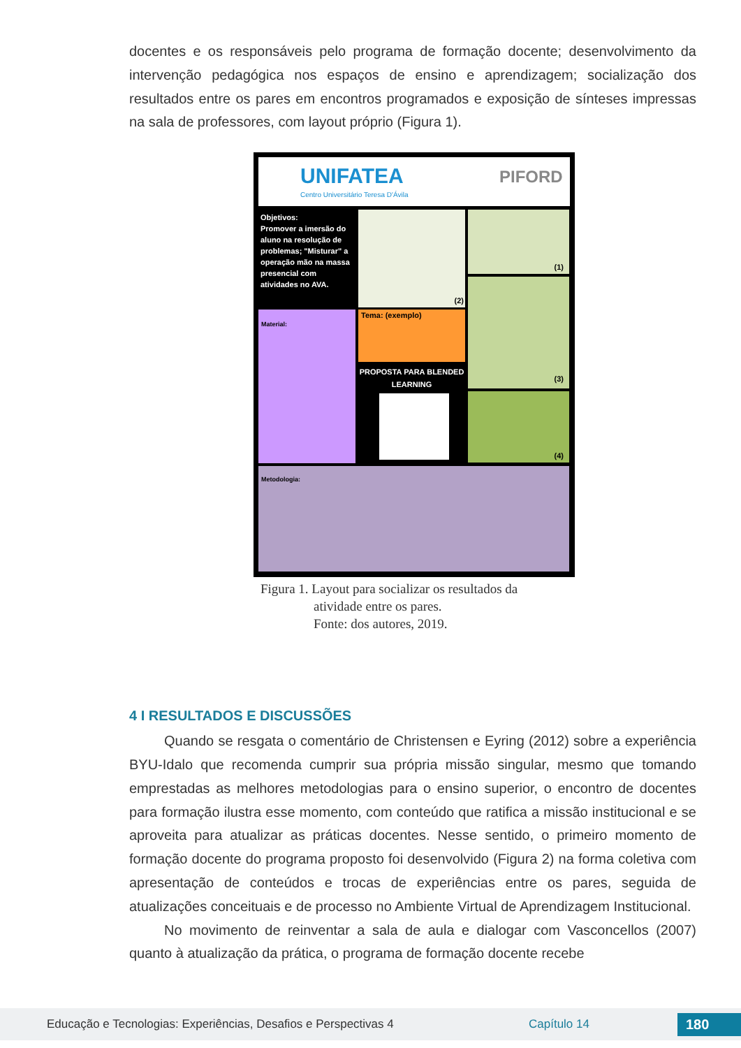docentes e os responsáveis pelo programa de formação docente; desenvolvimento da intervenção pedagógica nos espaços de ensino e aprendizagem; socialização dos resultados entre os pares em encontros programados e exposição de sínteses impressas na sala de professores, com layout próprio (Figura 1).
UNIFATEA
Centro Universitário Teresa D'Ávila
PIFORD
Objetivos:
Promover a imersão do aluno na resolução de problemas; "Misturar" a operação mão na massa presencial com atividades no AVA.
(2) (1)
(3)
(4)
Material: Tema: (exemplo)
PROPOSTA PARA BLENDED LEARNING
Metodologia:
Figura 1. Layout para socializar os resultados da
atividade entre os pares.
Fonte: dos autores, 2019.
4 I RESULTADOS E DISCUSSÕES
Quando se resgata o comentário de Christensen e Eyring (2012) sobre a experiência BYU-Idalo que recomenda cumprir sua própria missão singular, mesmo que tomando emprestadas as melhores metodologias para o ensino superior, o encontro de docentes para formação ilustra esse momento, com conteúdo que ratifica a missão institucional e se aproveita para atualizar as práticas docentes. Nesse sentido, o primeiro momento de formação docente do programa proposto foi desenvolvido (Figura 2) na forma coletiva com apresentação de conteúdos e trocas de experiências entre os pares, seguida de atualizações conceituais e de processo no Ambiente Virtual de Aprendizagem Institucional.
No movimento de reinventar a sala de aula e dialogar com Vasconcellos (2007) quanto à atualização da prática, o programa de formação docente recebe
Educação e Tecnologias: Experiências, Desafios e Perspectivas 4 Capítulo 14 180